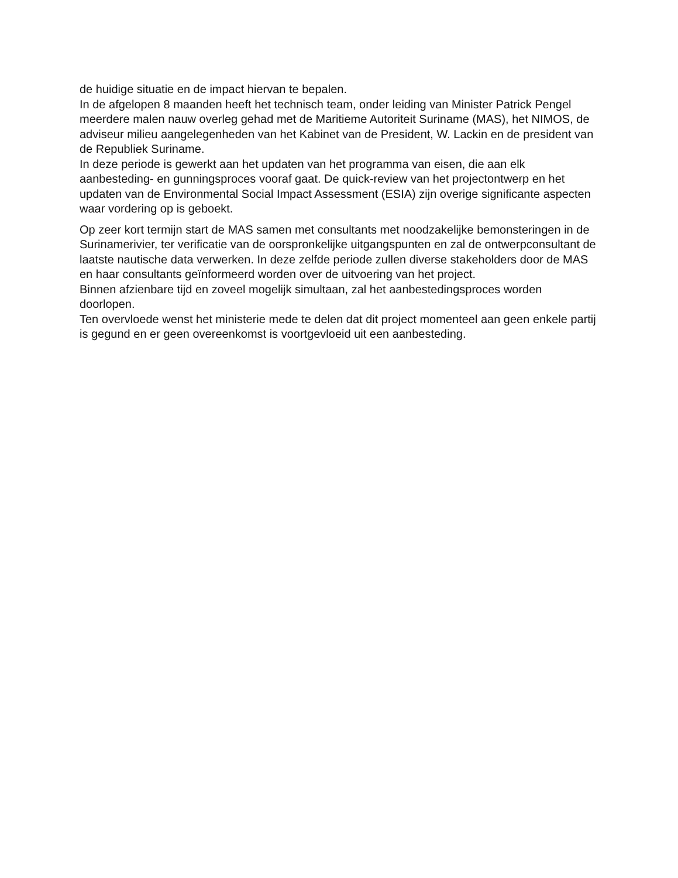de huidige situatie en de impact hiervan te bepalen.
In de afgelopen 8 maanden heeft het technisch team, onder leiding van Minister Patrick Pengel meerdere malen nauw overleg gehad met de Maritieme Autoriteit Suriname (MAS), het NIMOS, de adviseur milieu aangelegenheden van het Kabinet van de President, W. Lackin en de president van de Republiek Suriname.
In deze periode is gewerkt aan het updaten van het programma van eisen, die aan elk aanbesteding- en gunningsproces vooraf gaat. De quick-review van het projectontwerp en het updaten van de Environmental Social Impact Assessment (ESIA) zijn overige significante aspecten waar vordering op is geboekt.
Op zeer kort termijn start de MAS samen met consultants met noodzakelijke bemonsteringen in de Surinamerivier, ter verificatie van de oorspronkelijke uitgangspunten en zal de ontwerpconsultant de laatste nautische data verwerken. In deze zelfde periode zullen diverse stakeholders door de MAS en haar consultants geïnformeerd worden over de uitvoering van het project.
Binnen afzienbare tijd en zoveel mogelijk simultaan, zal het aanbestedingsproces worden doorlopen.
Ten overvloede wenst het ministerie mede te delen dat dit project momenteel aan geen enkele partij is gegund en er geen overeenkomst is voortgevloeid uit een aanbesteding.